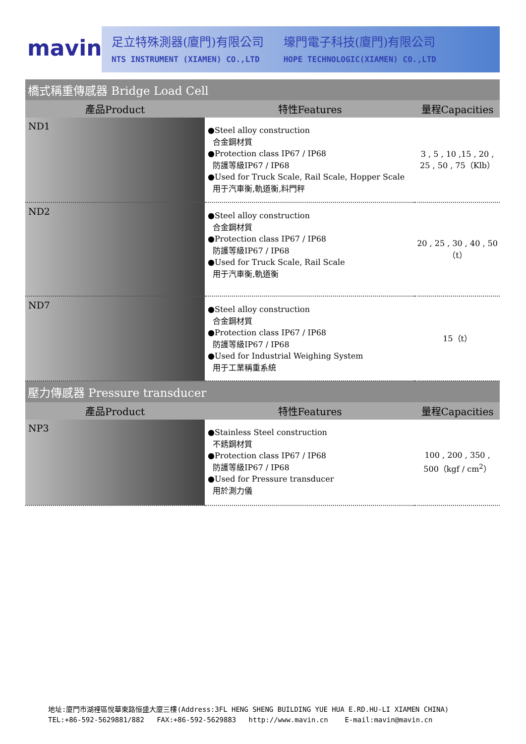mavin
足立特殊測器(廈門)有限公司
NTS INSTRUMENT (XIAMEN) CO.,LTD
壕門電子科技(廈門)有限公司
HOPE TECHNOLOGIC(XIAMEN) CO.,LTD
| 橋式稱重傳感器 Bridge Load Cell | | |
| --- | --- | --- |
| 產品Product | 特性Features | 量程Capacities |
| ND1 | ●Steel alloy construction 合金鋼材質 ●Protection class IP67 / IP68 防護等級IP67 / IP68 ●Used for Truck Scale, Rail Scale, Hopper Scale 用于汽車衡,軌道衡,料門秤 | 3 , 5 , 10 ,15 , 20 , 25 , 50 , 75（Klb） |
| ND2 | ●Steel alloy construction 合金鋼材質 ●Protection class IP67 / IP68 防護等級IP67 / IP68 ●Used for Truck Scale, Rail Scale 用于汽車衡,軌道衡 | 20 , 25 , 30 , 40 , 50 （t） |
| ND7 | ●Steel alloy construction 合金鋼材質 ●Protection class IP67 / IP68 防護等級IP67 / IP68 ●Used for Industrial Weighing System 用于工業稱重系統 | 15（t） |
| 壓力傳感器 Pressure transducer | | |
| 產品Product | 特性Features | 量程Capacities |
| NP3 | ●Stainless Steel construction 不銹鋼材質 ●Protection class IP67 / IP68 防護等級IP67 / IP68 ●Used for Pressure transducer 用於測力儀 | 100 , 200 , 350 , 500（kgf / cm<sup>2</sup>） |
地址:廈門市湖裡區悅華東路恒盛大廈三樓(Address:3FL HENG SHENG BUILDING YUE HUA E.RD.HU-LI XIAMEN CHINA)
TEL:+86-592-5629881/882 FAX:+86-592-5629883 http://www.mavin.cn E-mail:mavin@mavin.cn